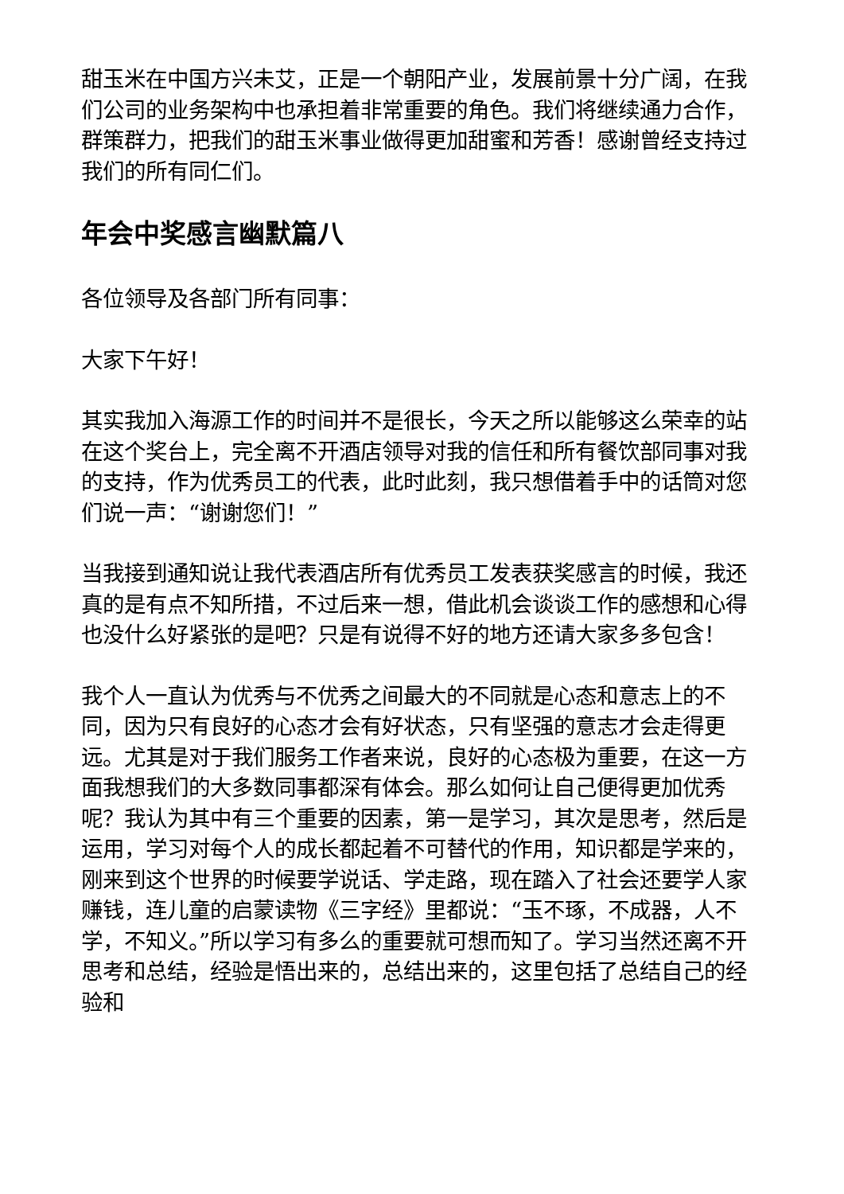甜玉米在中国方兴未艾，正是一个朝阳产业，发展前景十分广阔，在我们公司的业务架构中也承担着非常重要的角色。我们将继续通力合作，群策群力，把我们的甜玉米事业做得更加甜蜜和芳香！感谢曾经支持过我们的所有同仁们。
年会中奖感言幽默篇八
各位领导及各部门所有同事：
大家下午好！
其实我加入海源工作的时间并不是很长，今天之所以能够这么荣幸的站在这个奖台上，完全离不开酒店领导对我的信任和所有餐饮部同事对我的支持，作为优秀员工的代表，此时此刻，我只想借着手中的话筒对您们说一声：“谢谢您们！”
当我接到通知说让我代表酒店所有优秀员工发表获奖感言的时候，我还真的是有点不知所措，不过后来一想，借此机会谈谈工作的感想和心得也没什么好紧张的是吧？只是有说得不好的地方还请大家多多包含！
我个人一直认为优秀与不优秀之间最大的不同就是心态和意志上的不同，因为只有良好的心态才会有好状态，只有坚强的意志才会走得更远。尤其是对于我们服务工作者来说，良好的心态极为重要，在这一方面我想我们的大多数同事都深有体会。那么如何让自己便得更加优秀呢？我认为其中有三个重要的因素，第一是学习，其次是思考，然后是运用，学习对每个人的成长都起着不可替代的作用，知识都是学来的，刚来到这个世界的时候要学说话、学走路，现在踏入了社会还要学人家赚钱，连儿童的启蒙读物《三字经》里都说：“玉不琢，不成器，人不学，不知义。”所以学习有多么的重要就可想而知了。学习当然还离不开思考和总结，经验是悟出来的，总结出来的，这里包括了总结自己的经验和